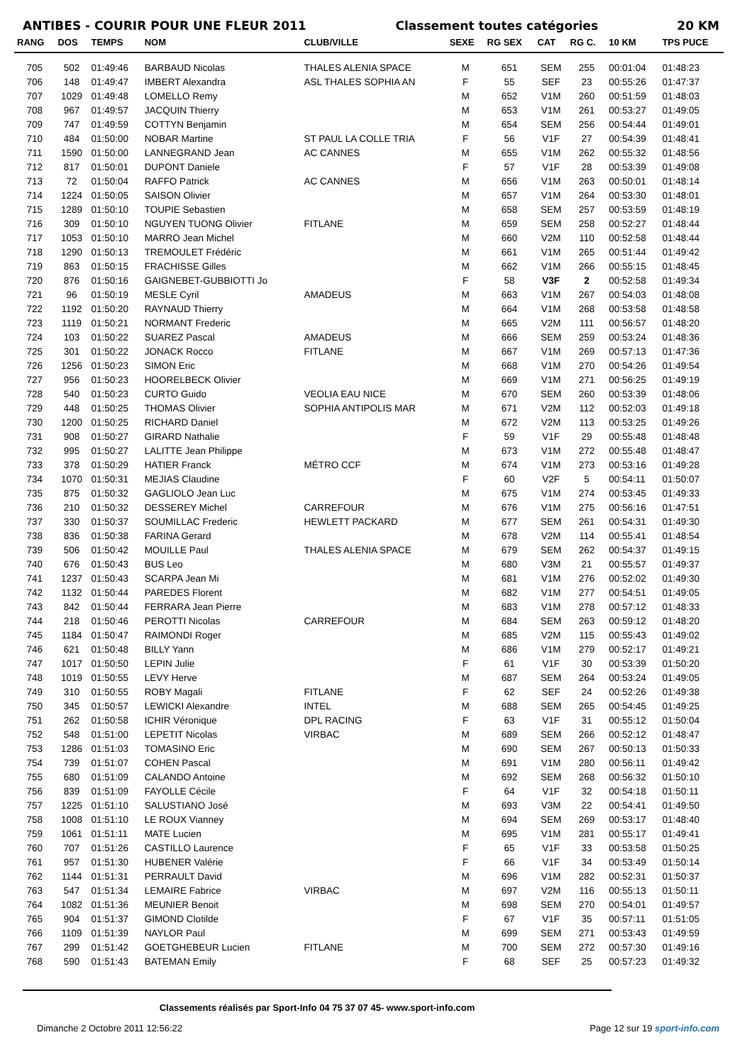ANTIBES - COURIR POUR UNE FLEUR 2011 Classement toutes catégories
20 KM
| RANG | DOS | TEMPS | NOM | CLUB/VILLE | SEXE | RG SEX | CAT | RG C. | 10 KM | TPS PUCE |
| --- | --- | --- | --- | --- | --- | --- | --- | --- | --- | --- |
| 705 | 502 | 01:49:46 | BARBAUD Nicolas | THALES ALENIA SPACE | M | 651 | SEM | 255 | 00:01:04 | 01:48:23 |
| 706 | 148 | 01:49:47 | IMBERT Alexandra | ASL THALES SOPHIA AN | F | 55 | SEF | 23 | 00:55:26 | 01:47:37 |
| 707 | 1029 | 01:49:48 | LOMELLO Remy | | M | 652 | V1M | 260 | 00:51:59 | 01:48:03 |
| 708 | 967 | 01:49:57 | JACQUIN Thierry | | M | 653 | V1M | 261 | 00:53:27 | 01:49:05 |
| 709 | 747 | 01:49:59 | COTTYN Benjamin | | M | 654 | SEM | 256 | 00:54:44 | 01:49:01 |
| 710 | 484 | 01:50:00 | NOBAR Martine | ST PAUL LA COLLE TRIA | F | 56 | V1F | 27 | 00:54:39 | 01:48:41 |
| 711 | 1590 | 01:50:00 | LANNEGRAND Jean | AC CANNES | M | 655 | V1M | 262 | 00:55:32 | 01:48:56 |
| 712 | 817 | 01:50:01 | DUPONT Daniele | | F | 57 | V1F | 28 | 00:53:39 | 01:49:08 |
| 713 | 72 | 01:50:04 | RAFFO Patrick | AC CANNES | M | 656 | V1M | 263 | 00:50:01 | 01:48:14 |
| 714 | 1224 | 01:50:05 | SAISON Olivier | | M | 657 | V1M | 264 | 00:53:30 | 01:48:01 |
| 715 | 1289 | 01:50:10 | TOUPIE Sebastien | | M | 658 | SEM | 257 | 00:53:59 | 01:48:19 |
| 716 | 309 | 01:50:10 | NGUYEN TUONG Olivier | FITLANE | M | 659 | SEM | 258 | 00:52:27 | 01:48:44 |
| 717 | 1053 | 01:50:10 | MARRO Jean Michel | | M | 660 | V2M | 110 | 00:52:58 | 01:48:44 |
| 718 | 1290 | 01:50:13 | TREMOULET Frédéric | | M | 661 | V1M | 265 | 00:51:44 | 01:49:42 |
| 719 | 863 | 01:50:15 | FRACHISSE Gilles | | M | 662 | V1M | 266 | 00:55:15 | 01:48:45 |
| 720 | 876 | 01:50:16 | GAIGNEBET-GUBBIOTTI Jo | | F | 58 | V3F | 2 | 00:52:58 | 01:49:34 |
| 721 | 96 | 01:50:19 | MESLE Cyril | AMADEUS | M | 663 | V1M | 267 | 00:54:03 | 01:48:08 |
| 722 | 1192 | 01:50:20 | RAYNAUD Thierry | | M | 664 | V1M | 268 | 00:53:58 | 01:48:58 |
| 723 | 1119 | 01:50:21 | NORMANT Frederic | | M | 665 | V2M | 111 | 00:56:57 | 01:48:20 |
| 724 | 103 | 01:50:22 | SUAREZ Pascal | AMADEUS | M | 666 | SEM | 259 | 00:53:24 | 01:48:36 |
| 725 | 301 | 01:50:22 | JONACK Rocco | FITLANE | M | 667 | V1M | 269 | 00:57:13 | 01:47:36 |
| 726 | 1256 | 01:50:23 | SIMON Eric | | M | 668 | V1M | 270 | 00:54:26 | 01:49:54 |
| 727 | 956 | 01:50:23 | HOORELBECK Olivier | | M | 669 | V1M | 271 | 00:56:25 | 01:49:19 |
| 728 | 540 | 01:50:23 | CURTO Guido | VEOLIA EAU NICE | M | 670 | SEM | 260 | 00:53:39 | 01:48:06 |
| 729 | 448 | 01:50:25 | THOMAS Olivier | SOPHIA ANTIPOLIS MAR | M | 671 | V2M | 112 | 00:52:03 | 01:49:18 |
| 730 | 1200 | 01:50:25 | RICHARD Daniel | | M | 672 | V2M | 113 | 00:53:25 | 01:49:26 |
| 731 | 908 | 01:50:27 | GIRARD Nathalie | | F | 59 | V1F | 29 | 00:55:48 | 01:48:48 |
| 732 | 995 | 01:50:27 | LALITTE Jean Philippe | | M | 673 | V1M | 272 | 00:55:48 | 01:48:47 |
| 733 | 378 | 01:50:29 | HATIER Franck | MÉTRO CCF | M | 674 | V1M | 273 | 00:53:16 | 01:49:28 |
| 734 | 1070 | 01:50:31 | MEJIAS Claudine | | F | 60 | V2F | 5 | 00:54:11 | 01:50:07 |
| 735 | 875 | 01:50:32 | GAGLIOLO Jean Luc | | M | 675 | V1M | 274 | 00:53:45 | 01:49:33 |
| 736 | 210 | 01:50:32 | DESSEREY Michel | CARREFOUR | M | 676 | V1M | 275 | 00:56:16 | 01:47:51 |
| 737 | 330 | 01:50:37 | SOUMILLAC Frederic | HEWLETT PACKARD | M | 677 | SEM | 261 | 00:54:31 | 01:49:30 |
| 738 | 836 | 01:50:38 | FARINA Gerard | | M | 678 | V2M | 114 | 00:55:41 | 01:48:54 |
| 739 | 506 | 01:50:42 | MOUILLE Paul | THALES ALENIA SPACE | M | 679 | SEM | 262 | 00:54:37 | 01:49:15 |
| 740 | 676 | 01:50:43 | BUS Leo | | M | 680 | V3M | 21 | 00:55:57 | 01:49:37 |
| 741 | 1237 | 01:50:43 | SCARPA Jean Mi | | M | 681 | V1M | 276 | 00:52:02 | 01:49:30 |
| 742 | 1132 | 01:50:44 | PAREDES Florent | | M | 682 | V1M | 277 | 00:54:51 | 01:49:05 |
| 743 | 842 | 01:50:44 | FERRARA Jean Pierre | | M | 683 | V1M | 278 | 00:57:12 | 01:48:33 |
| 744 | 218 | 01:50:46 | PEROTTI Nicolas | CARREFOUR | M | 684 | SEM | 263 | 00:59:12 | 01:48:20 |
| 745 | 1184 | 01:50:47 | RAIMONDI Roger | | M | 685 | V2M | 115 | 00:55:43 | 01:49:02 |
| 746 | 621 | 01:50:48 | BILLY Yann | | M | 686 | V1M | 279 | 00:52:17 | 01:49:21 |
| 747 | 1017 | 01:50:50 | LEPIN Julie | | F | 61 | V1F | 30 | 00:53:39 | 01:50:20 |
| 748 | 1019 | 01:50:55 | LEVY Herve | | M | 687 | SEM | 264 | 00:53:24 | 01:49:05 |
| 749 | 310 | 01:50:55 | ROBY Magali | FITLANE | F | 62 | SEF | 24 | 00:52:26 | 01:49:38 |
| 750 | 345 | 01:50:57 | LEWICKI Alexandre | INTEL | M | 688 | SEM | 265 | 00:54:45 | 01:49:25 |
| 751 | 262 | 01:50:58 | ICHIR Véronique | DPL RACING | F | 63 | V1F | 31 | 00:55:12 | 01:50:04 |
| 752 | 548 | 01:51:00 | LEPETIT Nicolas | VIRBAC | M | 689 | SEM | 266 | 00:52:12 | 01:48:47 |
| 753 | 1286 | 01:51:03 | TOMASINO Eric | | M | 690 | SEM | 267 | 00:50:13 | 01:50:33 |
| 754 | 739 | 01:51:07 | COHEN Pascal | | M | 691 | V1M | 280 | 00:56:11 | 01:49:42 |
| 755 | 680 | 01:51:09 | CALANDO Antoine | | M | 692 | SEM | 268 | 00:56:32 | 01:50:10 |
| 756 | 839 | 01:51:09 | FAYOLLE Cécile | | F | 64 | V1F | 32 | 00:54:18 | 01:50:11 |
| 757 | 1225 | 01:51:10 | SALUSTIANO José | | M | 693 | V3M | 22 | 00:54:41 | 01:49:50 |
| 758 | 1008 | 01:51:10 | LE ROUX Vianney | | M | 694 | SEM | 269 | 00:53:17 | 01:48:40 |
| 759 | 1061 | 01:51:11 | MATE Lucien | | M | 695 | V1M | 281 | 00:55:17 | 01:49:41 |
| 760 | 707 | 01:51:26 | CASTILLO Laurence | | F | 65 | V1F | 33 | 00:53:58 | 01:50:25 |
| 761 | 957 | 01:51:30 | HUBENER Valérie | | F | 66 | V1F | 34 | 00:53:49 | 01:50:14 |
| 762 | 1144 | 01:51:31 | PERRAULT David | | M | 696 | V1M | 282 | 00:52:31 | 01:50:37 |
| 763 | 547 | 01:51:34 | LEMAIRE Fabrice | VIRBAC | M | 697 | V2M | 116 | 00:55:13 | 01:50:11 |
| 764 | 1082 | 01:51:36 | MEUNIER Benoit | | M | 698 | SEM | 270 | 00:54:01 | 01:49:57 |
| 765 | 904 | 01:51:37 | GIMOND Clotilde | | F | 67 | V1F | 35 | 00:57:11 | 01:51:05 |
| 766 | 1109 | 01:51:39 | NAYLOR Paul | | M | 699 | SEM | 271 | 00:53:43 | 01:49:59 |
| 767 | 299 | 01:51:42 | GOETGHEBEUR Lucien | FITLANE | M | 700 | SEM | 272 | 00:57:30 | 01:49:16 |
| 768 | 590 | 01:51:43 | BATEMAN Emily | | F | 68 | SEF | 25 | 00:57:23 | 01:49:32 |
Classements réalisés par Sport-Info 04 75 37 07 45- www.sport-info.com
Dimanche 2 Octobre 2011 12:56:22 Page 12 sur 19 sport-info.com